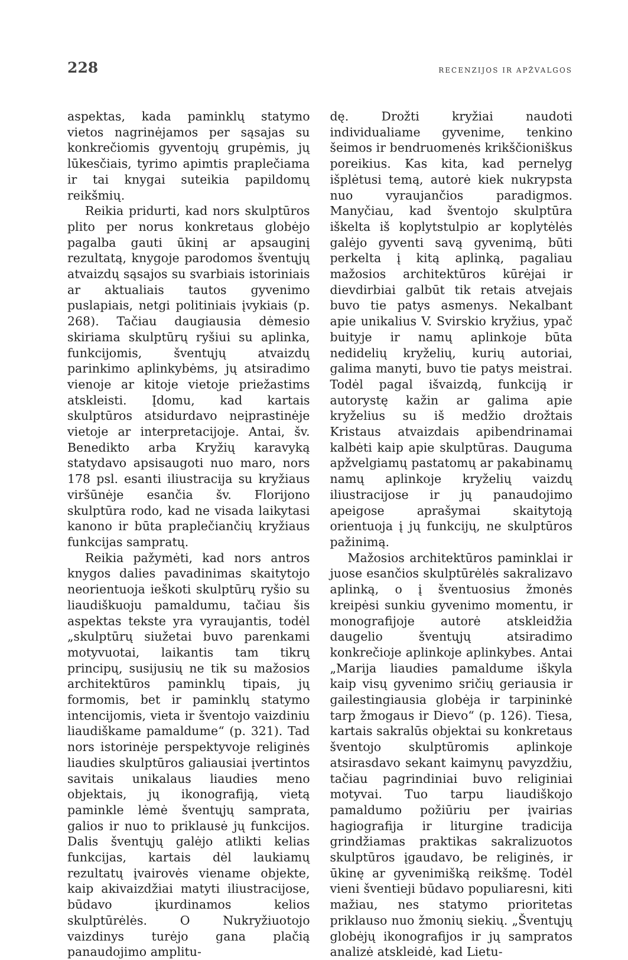228 RECENZIJOS IR APŽVALGOS
aspektas, kada paminklų statymo vietos nagrinėjamos per sąsajas su konkrečiomis gyventojų grupėmis, jų lūkesčiais, tyrimo apimtis praplečiama ir tai knygai suteikia papildomų reikšmių.
Reikia pridurti, kad nors skulptūros plito per norus konkretaus globėjo pagalba gauti ūkinį ar apsauginį rezultatą, knygoje parodomos šventųjų atvaizdų sąsajos su svarbiais istoriniais ar aktualiais tautos gyvenimo puslapiais, netgi politiniais įvykiais (p. 268). Tačiau daugiausia dėmesio skiriama skulptūrų ryšiui su aplinka, funkcijomis, šventųjų atvaizdų parinkimo aplinkybėms, jų atsiradimo vienoje ar kitoje vietoje priežastims atskleisti. Įdomu, kad kartais skulptūros atsidurdavo neįprastinėje vietoje ar interpretacijoje. Antai, šv. Benedikto arba Kryžių karavyką statydavo apsisaugoti nuo maro, nors 178 psl. esanti iliustracija su kryžiaus viršūnėje esančia šv. Florijono skulptūra rodo, kad ne visada laikytasi kanono ir būta praplečiančių kryžiaus funkcijas sampratų.
Reikia pažymėti, kad nors antros knygos dalies pavadinimas skaitytojo neorientuoja ieškoti skulptūrų ryšio su liaudiškuoju pamaldumu, tačiau šis aspektas tekste yra vyraujantis, todėl „skulptūrų siužetai buvo parenkami motyvuotai, laikantis tam tikrų principų, susijusių ne tik su mažosios architektūros paminklų tipais, jų formomis, bet ir paminklų statymo intencijomis, vieta ir šventojo vaizdiniu liaudiškame pamaldume“ (p. 321). Tad nors istorinėje perspektyvoje religinės liaudies skulptūros galiausiai įvertintos savitais unikalaus liaudies meno objektais, jų ikonografiją, vietą paminkle lėmė šventųjų samprata, galios ir nuo to priklausė jų funkcijos. Dalis šventųjų galėjo atlikti kelias funkcijas, kartais dėl laukiamų rezultatų įvairovės viename objekte, kaip akivaizdžiai matyti iliustracijose, būdavo įkurdinamos kelios skulptūrėlės. O Nukryžiuotojo vaizdinys turėjo gana plačią panaudojimo amplitu-
dę. Drožti kryžiai naudoti individualiame gyvenime, tenkino šeimos ir bendruomenės krikščioniškus poreikius. Kas kita, kad pernelyg išplėtusi temą, autorė kiek nukrypsta nuo vyraujančios paradigmos. Manyčiau, kad šventojo skulptūra iškelta iš koplytstulpio ar koplytėlės galėjo gyventi savą gyvenimą, būti perkelta į kitą aplinką, pagaliau mažosios architektūros kūrėjai ir dievdirbiai galbūt tik retais atvejais buvo tie patys asmenys. Nekalbant apie unikalius V. Svirskio kryžius, ypač buityje ir namų aplinkoje būta nedidelių kryželių, kurių autoriai, galima manyti, buvo tie patys meistrai. Todėl pagal išvaizdą, funkciją ir autorystę kažin ar galima apie kryželius su iš medžio drožtais Kristaus atvaizdais apibendrinamai kalbėti kaip apie skulptūras. Dauguma apžvelgiamų pastatomų ar pakabinamų namų aplinkoje kryželių vaizdų iliustracijose ir jų panaudojimo apeigose aprašymai skaitytoją orientuoja į jų funkcijų, ne skulptūros pažinimą.
Mažosios architektūros paminklai ir juose esančios skulptūrėlės sakralizavo aplinką, o į šventuosius žmonės kreipėsi sunkiu gyvenimo momentu, ir monografijoje autorė atskleidžia daugelio šventųjų atsiradimo konkrečioje aplinkoje aplinkybes. Antai „Marija liaudies pamaldume iškyla kaip visų gyvenimo sričių geriausia ir gailestingiausia globėja ir tarpininkė tarp žmogaus ir Dievo“ (p. 126). Tiesa, kartais sakralūs objektai su konkretaus šventojo skulptūromis aplinkoje atsirasdavo sekant kaimynų pavyzdžiu, tačiau pagrindiniai buvo religiniai motyvai. Tuo tarpu liaudiškojo pamaldumo požiūriu per įvairias hagiografija ir liturgine tradicija grindžiamas praktikas sakralizuotos skulptūros įgaudavo, be religinės, ir ūkinę ar gyvenimišką reikšmę. Todėl vieni šventieji būdavo populiaresni, kiti mažiau, nes statymo prioritetas priklauso nuo žmonių siekių. „Šventųjų globėjų ikonografijos ir jų sampratos analizė atskleidė, kad Lietu-